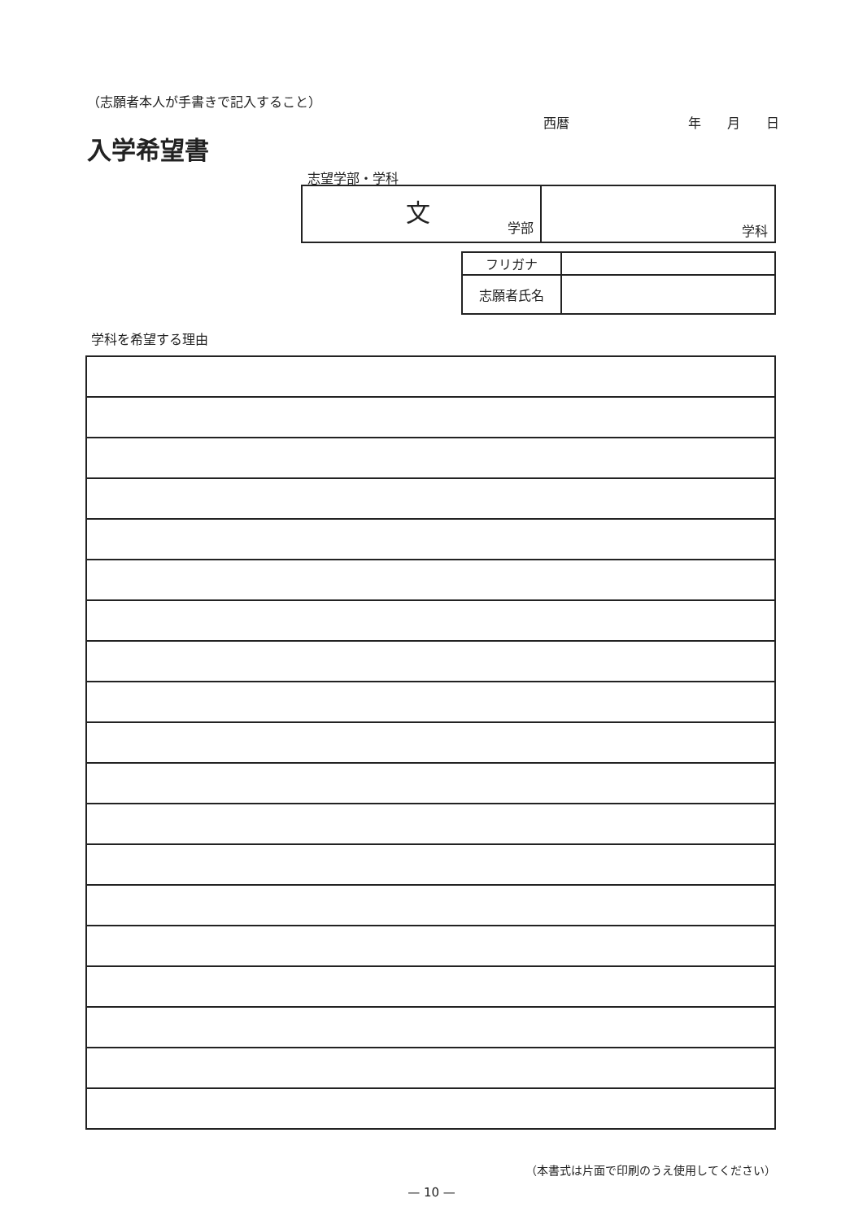（志願者本人が手書きで記入すること）
西暦 年　　月　　日
入学希望書
志望学部・学科
| 文 学部 | 学科 |
| フリガナ | |
| 志願者氏名 | |
学科を希望する理由
（本書式は片面で印刷のうえ使用してください）
— 10 —